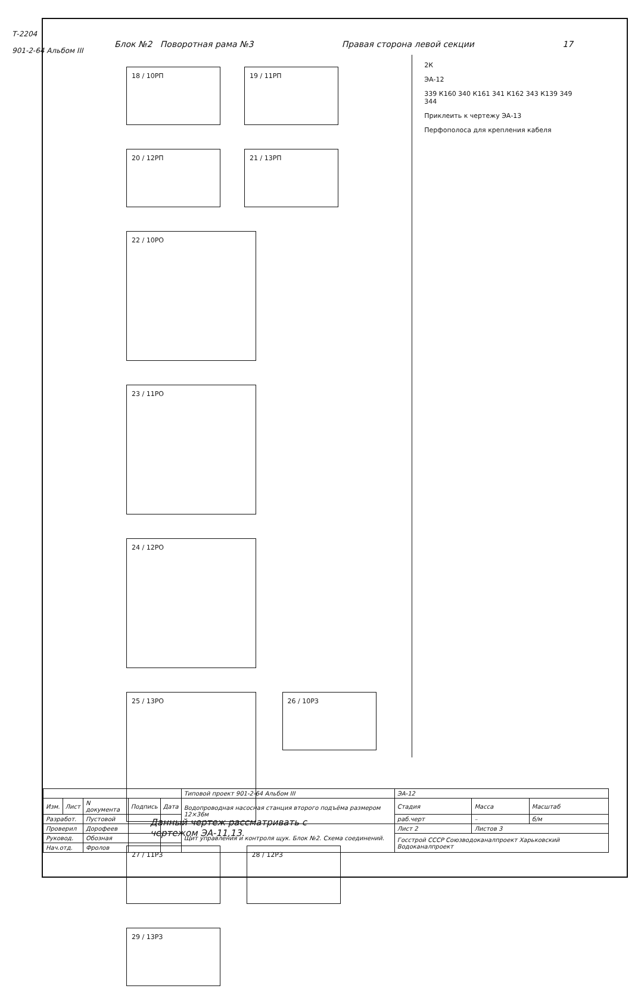Т-2204
901-2-64 Альбом III
Блок №2 Поворотная рама №3 Правая сторона левой секции 17
18 / 10РП 19 / 11РП 20 / 12РП 21 / 13РП
22 / 10РО 23 / 11РО 24 / 12РО 25 / 13РО
26 / 10РЗ 27 / 11РЗ 28 / 12РЗ 29 / 13РЗ
2К
ЭА-12
339 К160 340 К161 341 К162 343 К139 349 344
Приклеить к чертежу ЭА-13
Перфополоса для крепления кабеля
Данный чертеж рассматривать с
чертежом ЭА-11,13.
| | | | | | Типовой проект 901-2-64 Альбом III | ЭА-12 | | |
| Изм. | Лист | N документа | Подпись | Дата | Водопроводная насосная станция второго подъёма размером 12×36м | Стадия | Масса | Масштаб |
| Разработ. | | Пустовой | | | | раб.черт | – | б/м |
| Проверил | | Дорофеев | | | Щит управления и контроля щук. Блок №2. Схема соединений. | Лист 2 | Листов 3 | |
| Руковод. | | Обозная | | | | Госстрой СССР Союзводоканалпроект Харьковский Водоканалпроект | | |
| Нач.отд. | | Фролов | | | | | | |